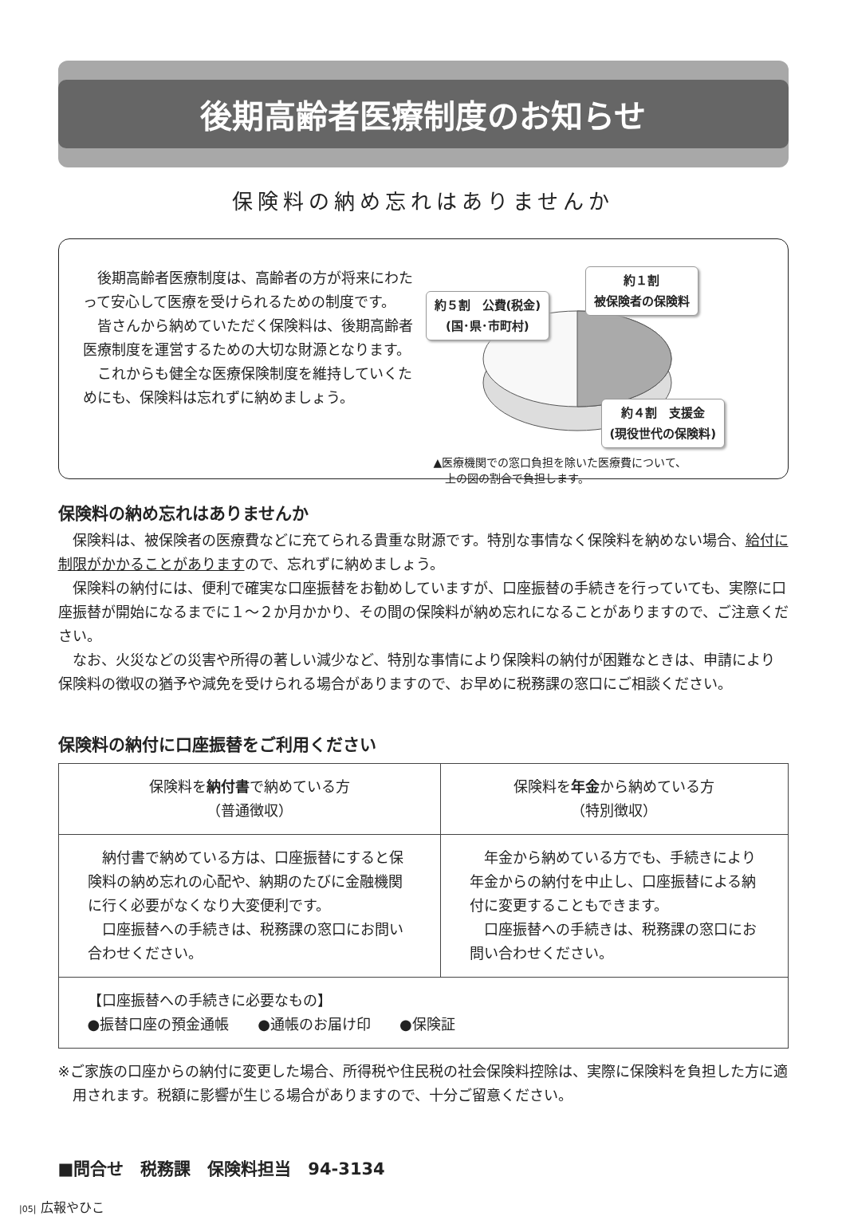後期高齢者医療制度のお知らせ
保険料の納め忘れはありませんか
後期高齢者医療制度は、高齢者の方が将来にわたって安心して医療を受けられるための制度です。
皆さんから納めていただく保険料は、後期高齢者医療制度を運営するための大切な財源となります。
これからも健全な医療保険制度を維持していくためにも、保険料は忘れずに納めましょう。
約５割　公費(税金)
(国･県･市町村)
約１割
被保険者の保険料
約４割　支援金
(現役世代の保険料)
▲医療機関での窓口負担を除いた医療費について、
　上の図の割合で負担します。
保険料の納め忘れはありませんか
保険料は、被保険者の医療費などに充てられる貴重な財源です。特別な事情なく保険料を納めない場合、給付に制限がかかることがありますので、忘れずに納めましょう。
保険料の納付には、便利で確実な口座振替をお勧めしていますが、口座振替の手続きを行っていても、実際に口座振替が開始になるまでに１～２か月かかり、その間の保険料が納め忘れになることがありますので、ご注意ください。
なお、火災などの災害や所得の著しい減少など、特別な事情により保険料の納付が困難なときは、申請により保険料の徴収の猶予や減免を受けられる場合がありますので、お早めに税務課の窓口にご相談ください。
保険料の納付に口座振替をご利用ください
| 保険料を 納付書 で納めている方 （普通徴収） | 保険料を 年金 から納めている方 （特別徴収） |
| --- | --- |
| 納付書で納めている方は、口座振替にすると保険料の納め忘れの心配や、納期のたびに金融機関に行く必要がなくなり大変便利です。 口座振替への手続きは、税務課の窓口にお問い合わせください。 | 年金から納めている方でも、手続きにより年金からの納付を中止し、口座振替による納付に変更することもできます。 口座振替への手続きは、税務課の窓口にお問い合わせください。 |
| 【口座振替への手続きに必要なもの】 ●振替口座の預金通帳 ●通帳のお届け印 ●保険証 | |
※ご家族の口座からの納付に変更した場合、所得税や住民税の社会保険料控除は、実際に保険料を負担した方に適用されます。税額に影響が生じる場合がありますので、十分ご留意ください。
■問合せ　税務課　保険料担当　94-3134
|05| 広報やひこ